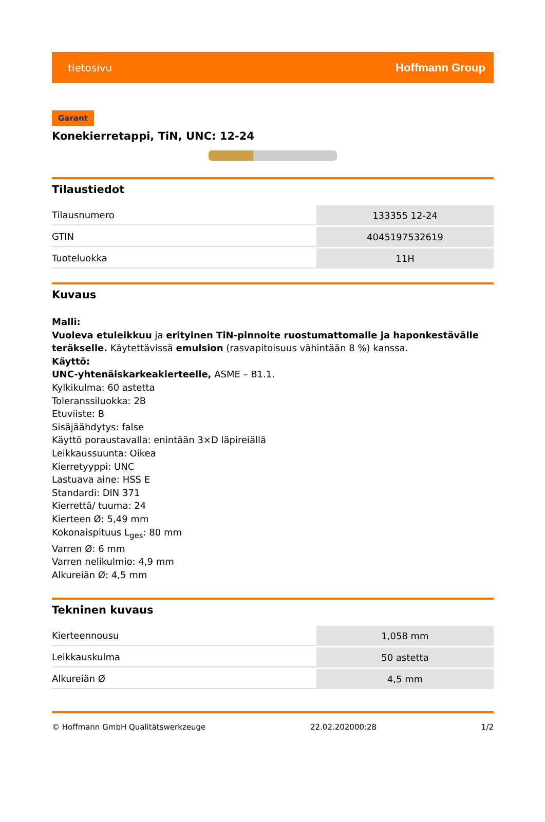tietosivu Hoffmann Group
Garant
Konekierretappi, TiN, UNC: 12-24
Tilaustiedot
| Tilausnumero | 133355 12-24 |
| GTIN | 4045197532619 |
| Tuoteluokka | 11H |
Kuvaus
Malli:
Vuoleva etuleikkuu ja erityinen TiN-pinnoite ruostumattomalle ja haponkestävälle teräkselle. Käytettävissä emulsion (rasvapitoisuus vähintään 8 %) kanssa.
Käyttö:
UNC-yhtenäiskarkeakierteelle, ASME – B1.1.
Kylkikulma: 60 astetta
Toleranssiluokka: 2B
Etuviiste: B
Sisäjäähdytys: false
Käyttö poraustavalla: enintään 3×D läpireiällä
Leikkaussuunta: Oikea
Kierretyyppi: UNC
Lastuava aine: HSS E
Standardi: DIN 371
Kierrettä/ tuuma: 24
Kierteen Ø: 5,49 mm
Kokonaispituus L<sub>ges</sub>: 80 mm
Varren Ø: 6 mm
Varren nelikulmio: 4,9 mm
Alkureiän Ø: 4,5 mm
Tekninen kuvaus
| Kierteennousu | 1,058 mm |
| Leikkauskulma | 50 astetta |
| Alkureiän Ø | 4,5 mm |
© Hoffmann GmbH Qualitätswerkzeuge 22.02.202000:28 1/2